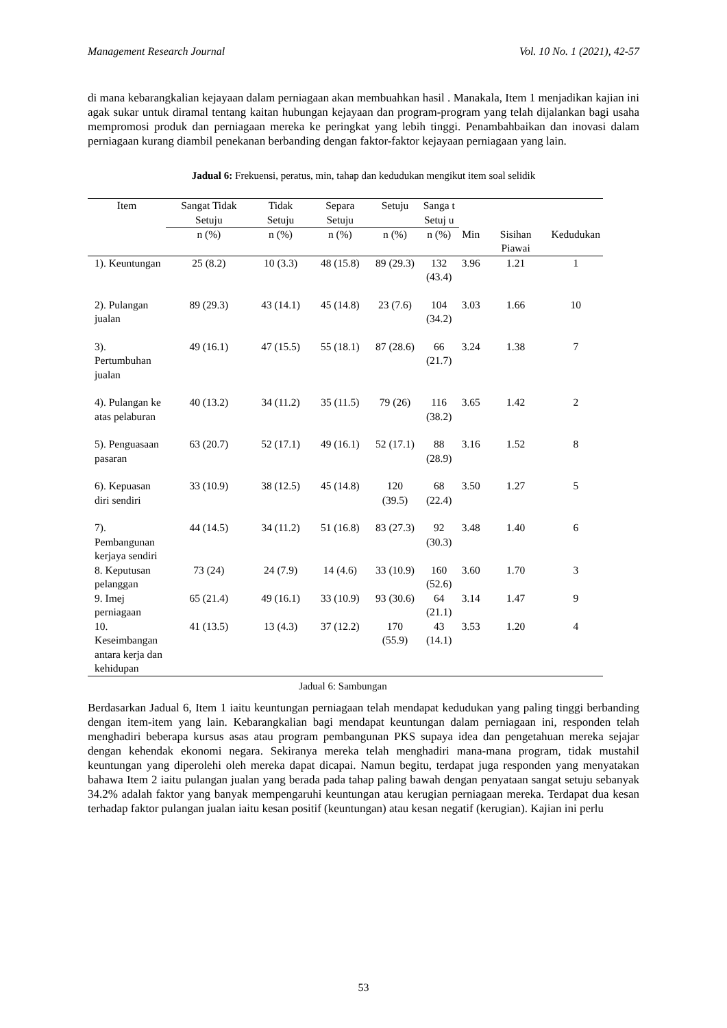Management Research Journal Vol. 10 No. 1 (2021), 42-57
di mana kebarangkalian kejayaan dalam perniagaan akan membuahkan hasil . Manakala, Item 1 menjadikan kajian ini agak sukar untuk diramal tentang kaitan hubungan kejayaan dan program-program yang telah dijalankan bagi usaha mempromosi produk dan perniagaan mereka ke peringkat yang lebih tinggi. Penambahbaikan dan inovasi dalam perniagaan kurang diambil penekanan berbanding dengan faktor-faktor kejayaan perniagaan yang lain.
Jadual 6: Frekuensi, peratus, min, tahap dan kedudukan mengikut item soal selidik
| Item | Sangat Tidak Setuju | Tidak Setuju | Separa Setuju | Setuju | Sanga t Setuj u | | | |
| --- | --- | --- | --- | --- | --- | --- | --- | --- |
| | n (%) | n (%) | n (%) | n (%) | n (%) | Min | Sisihan Piawai | Kedudukan |
| 1). Keuntungan | 25 (8.2) | 10 (3.3) | 48 (15.8) | 89 (29.3) | 132 (43.4) | 3.96 | 1.21 | 1 |
| 2). Pulangan jualan | 89 (29.3) | 43 (14.1) | 45 (14.8) | 23 (7.6) | 104 (34.2) | 3.03 | 1.66 | 10 |
| 3). Pertumbuhan jualan | 49 (16.1) | 47 (15.5) | 55 (18.1) | 87 (28.6) | 66 (21.7) | 3.24 | 1.38 | 7 |
| 4). Pulangan ke atas pelaburan | 40 (13.2) | 34 (11.2) | 35 (11.5) | 79 (26) | 116 (38.2) | 3.65 | 1.42 | 2 |
| 5). Penguasaan pasaran | 63 (20.7) | 52 (17.1) | 49 (16.1) | 52 (17.1) | 88 (28.9) | 3.16 | 1.52 | 8 |
| 6). Kepuasan diri sendiri | 33 (10.9) | 38 (12.5) | 45 (14.8) | 120 (39.5) | 68 (22.4) | 3.50 | 1.27 | 5 |
| 7). Pembangunan kerjaya sendiri | 44 (14.5) | 34 (11.2) | 51 (16.8) | 83 (27.3) | 92 (30.3) | 3.48 | 1.40 | 6 |
| 8. Keputusan pelanggan | 73 (24) | 24 (7.9) | 14 (4.6) | 33 (10.9) | 160 (52.6) | 3.60 | 1.70 | 3 |
| 9. Imej perniagaan | 65 (21.4) | 49 (16.1) | 33 (10.9) | 93 (30.6) | 64 (21.1) | 3.14 | 1.47 | 9 |
| 10. Keseimbangan antara kerja dan kehidupan | 41 (13.5) | 13 (4.3) | 37 (12.2) | 170 (55.9) | 43 (14.1) | 3.53 | 1.20 | 4 |
Jadual 6: Sambungan
Berdasarkan Jadual 6, Item 1 iaitu keuntungan perniagaan telah mendapat kedudukan yang paling tinggi berbanding dengan item-item yang lain. Kebarangkalian bagi mendapat keuntungan dalam perniagaan ini, responden telah menghadiri beberapa kursus asas atau program pembangunan PKS supaya idea dan pengetahuan mereka sejajar dengan kehendak ekonomi negara. Sekiranya mereka telah menghadiri mana-mana program, tidak mustahil keuntungan yang diperolehi oleh mereka dapat dicapai. Namun begitu, terdapat juga responden yang menyatakan bahawa Item 2 iaitu pulangan jualan yang berada pada tahap paling bawah dengan penyataan sangat setuju sebanyak 34.2% adalah faktor yang banyak mempengaruhi keuntungan atau kerugian perniagaan mereka. Terdapat dua kesan terhadap faktor pulangan jualan iaitu kesan positif (keuntungan) atau kesan negatif (kerugian). Kajian ini perlu
53